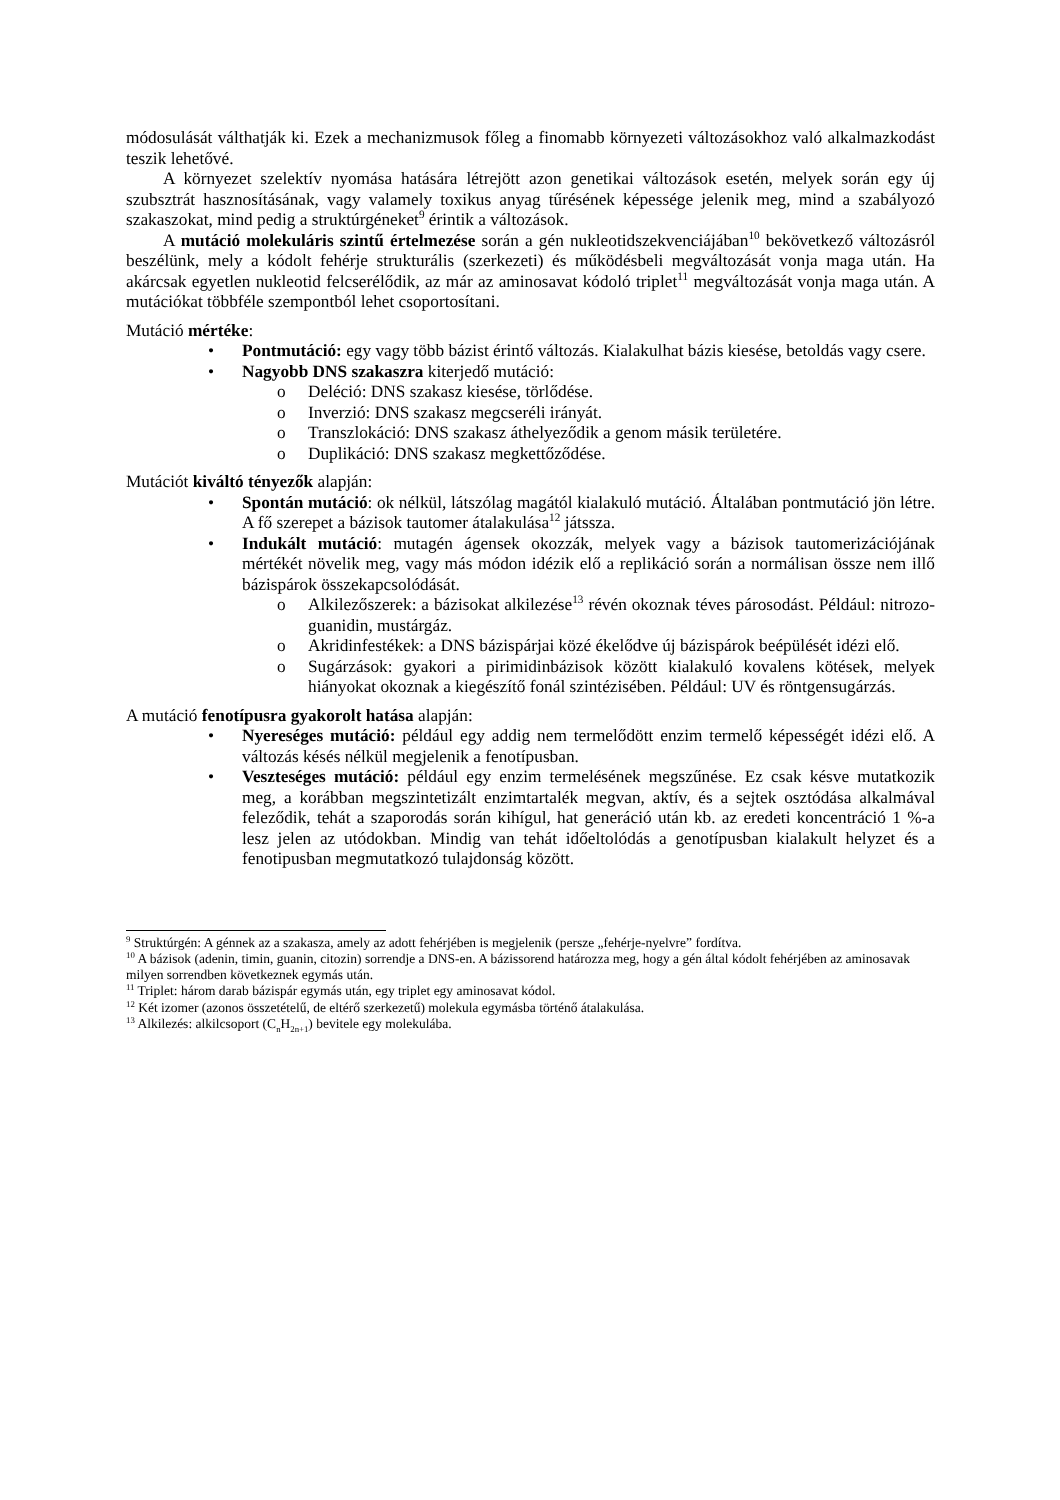módosulását válthatják ki. Ezek a mechanizmusok főleg a finomabb környezeti változásokhoz való alkalmazkodást teszik lehetővé.
A környezet szelektív nyomása hatására létrejött azon genetikai változások esetén, melyek során egy új szubsztrát hasznosításának, vagy valamely toxikus anyag tűrésének képessége jelenik meg, mind a szabályozó szakaszokat, mind pedig a struktúrgéneket<sup>9</sup> érintik a változások.
A mutáció molekuláris szintű értelmezése során a gén nukleotidszekvenciájában<sup>10</sup> bekövetkező változásról beszélünk, mely a kódolt fehérje strukturális (szerkezeti) és működésbeli megváltozását vonja maga után. Ha akárcsak egyetlen nukleotid felcserélődik, az már az aminosavat kódoló triplet<sup>11</sup> megváltozását vonja maga után. A mutációkat többféle szempontból lehet csoportosítani.
Mutáció mértéke:
• Pontmutáció: egy vagy több bázist érintő változás. Kialakulhat bázis kiesése, betoldás vagy csere.
• Nagyobb DNS szakaszra kiterjedő mutáció:
o Deléció: DNS szakasz kiesése, törlődése.
o Inverzió: DNS szakasz megcseréli irányát.
o Transzlokáció: DNS szakasz áthelyeződik a genom másik területére.
o Duplikáció: DNS szakasz megkettőződése.
Mutációt kiváltó tényezők alapján:
• Spontán mutáció: ok nélkül, látszólag magától kialakuló mutáció. Általában pontmutáció jön létre. A fő szerepet a bázisok tautomer átalakulása<sup>12</sup> játssza.
• Indukált mutáció: mutagén ágensek okozzák, melyek vagy a bázisok tautomerizációjának mértékét növelik meg, vagy más módon idézik elő a replikáció során a normálisan össze nem illő bázispárok összekapcsolódását.
o Alkilezőszerek: a bázisokat alkilezése<sup>13</sup> révén okoznak téves párosodást. Például: nitrozo-guanidin, mustárgáz.
o Akridinfestékek: a DNS bázispárjai közé ékelődve új bázispárok beépülését idézi elő.
o Sugárzások: gyakori a pirimidinbázisok között kialakuló kovalens kötések, melyek hiányokat okoznak a kiegészítő fonál szintézisében. Például: UV és röntgensugárzás.
A mutáció fenotípusra gyakorolt hatása alapján:
• Nyereséges mutáció: például egy addig nem termelődött enzim termelő képességét idézi elő. A változás késés nélkül megjelenik a fenotípusban.
• Veszteséges mutáció: például egy enzim termelésének megszűnése. Ez csak késve mutatkozik meg, a korábban megszintetizált enzimtartalék megvan, aktív, és a sejtek osztódása alkalmával feleződik, tehát a szaporodás során kihígul, hat generáció után kb. az eredeti koncentráció 1 %-a lesz jelen az utódokban. Mindig van tehát időeltolódás a genotípusban kialakult helyzet és a fenotipusban megmutatkozó tulajdonság között.
<sup>9</sup> Struktúrgén: A génnek az a szakasza, amely az adott fehérjében is megjelenik (persze „fehérje-nyelvre” fordítva.
<sup>10</sup> A bázisok (adenin, timin, guanin, citozin) sorrendje a DNS-en. A bázissorend határozza meg, hogy a gén által kódolt fehérjében az aminosavak milyen sorrendben következnek egymás után.
<sup>11</sup> Triplet: három darab bázispár egymás után, egy triplet egy aminosavat kódol.
<sup>12</sup> Két izomer (azonos összetételű, de eltérő szerkezetű) molekula egymásba történő átalakulása.
<sup>13</sup> Alkilezés: alkilcsoport (C<sub>n</sub>H<sub>2n+1</sub>) bevitele egy molekulába.